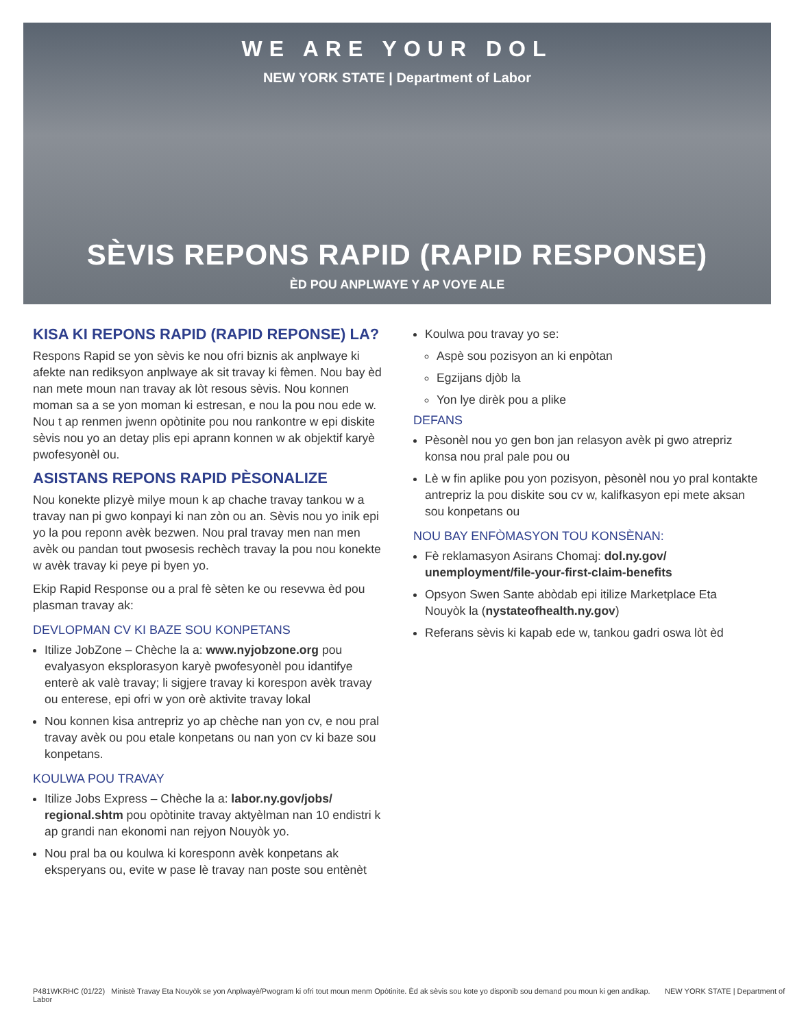WE ARE YOUR DOL
NEW YORK STATE | Department of Labor
SÈVIS REPONS RAPID (RAPID RESPONSE)
ÈD POU ANPLWAYE Y AP VOYE ALE
KISA KI REPONS RAPID (RAPID REPONSE) LA?
Respons Rapid se yon sèvis ke nou ofri biznis ak anplwaye ki afekte nan rediksyon anplwaye ak sit travay ki fèmen. Nou bay èd nan mete moun nan travay ak lòt resous sèvis. Nou konnen moman sa a se yon moman ki estresan, e nou la pou nou ede w. Nou t ap renmen jwenn opòtinite pou nou rankontre w epi diskite sèvis nou yo an detay plis epi aprann konnen w ak objektif karyè pwofesyonèl ou.
ASISTANS REPONS RAPID PÈSONALIZE
Nou konekte plizyè milye moun k ap chache travay tankou w a travay nan pi gwo konpayi ki nan zòn ou an. Sèvis nou yo inik epi yo la pou reponn avèk bezwen. Nou pral travay men nan men avèk ou pandan tout pwosesis rechèch travay la pou nou konekte w avèk travay ki peye pi byen yo.
Ekip Rapid Response ou a pral fè sèten ke ou resevwa èd pou plasman travay ak:
DEVLOPMAN CV KI BAZE SOU KONPETANS
Itilize JobZone – Chèche la a: www.nyjobzone.org pou evalyasyon eksplorasyon karyè pwofesyonèl pou idantifye enterè ak valè travay; li sigjere travay ki korespon avèk travay ou enterese, epi ofri w yon orè aktivite travay lokal
Nou konnen kisa antrepriz yo ap chèche nan yon cv, e nou pral travay avèk ou pou etale konpetans ou nan yon cv ki baze sou konpetans.
KOULWA POU TRAVAY
Itilize Jobs Express – Chèche la a: labor.ny.gov/jobs/ regional.shtm pou opòtinite travay aktyèlman nan 10 endistri k ap grandi nan ekonomi nan rejyon Nouyòk yo.
Nou pral ba ou koulwa ki koresponn avèk konpetans ak eksperyans ou, evite w pase lè travay nan poste sou entènèt
Koulwa pou travay yo se:
Aspè sou pozisyon an ki enpòtan
Egzijans djòb la
Yon lye dirèk pou a plike
DEFANS
Pèsonèl nou yo gen bon jan relasyon avèk pi gwo atrepriz konsa nou pral pale pou ou
Lè w fin aplike pou yon pozisyon, pèsonèl nou yo pral kontakte antrepriz la pou diskite sou cv w, kalifkasyon epi mete aksan sou konpetans ou
NOU BAY ENFÒMASYON TOU KONSÈNAN:
Fè reklamasyon Asirans Chomaj: dol.ny.gov/ unemployment/file-your-first-claim-benefits
Opsyon Swen Sante abòdab epi itilize Marketplace Eta Nouyòk la (nystateofhealth.ny.gov)
Referans sèvis ki kapab ede w, tankou gadri oswa lòt èd
P481WKRHC (01/22) Ministè Travay Eta Nouyòk se yon Anplwayè/Pwogram ki ofri tout moun menm Opòtinite. Èd ak sèvis sou kote yo disponib sou demand pou moun ki gen andikap. NEW YORK STATE | Department of Labor